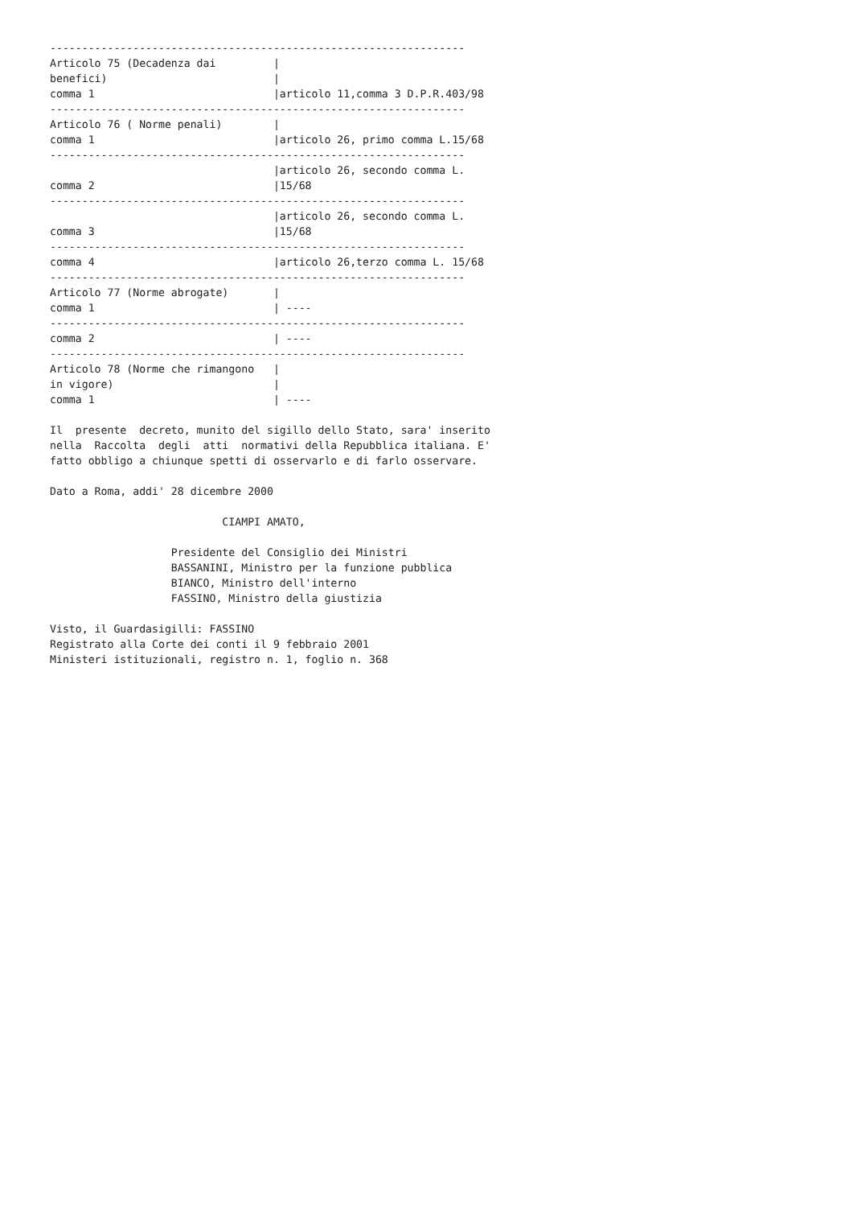-----------------------------------------------------------------
Articolo 75 (Decadenza dai         |
benefici)                          |
comma 1                            |articolo 11,comma 3 D.P.R.403/98
-----------------------------------------------------------------
Articolo 76 ( Norme penali)        |
comma 1                            |articolo 26, primo comma L.15/68
-----------------------------------------------------------------
                                   |articolo 26, secondo comma L.
comma 2                            |15/68
-----------------------------------------------------------------
                                   |articolo 26, secondo comma L.
comma 3                            |15/68
-----------------------------------------------------------------
comma 4                            |articolo 26,terzo comma L. 15/68
-----------------------------------------------------------------
Articolo 77 (Norme abrogate)       |
comma 1                            | ----
-----------------------------------------------------------------
comma 2                            | ----
-----------------------------------------------------------------
Articolo 78 (Norme che rimangono   |
in vigore)                         |
comma 1                            | ----

Il  presente  decreto, munito del sigillo dello Stato, sara' inserito
nella  Raccolta  degli  atti  normativi della Repubblica italiana. E'
fatto obbligo a chiunque spetti di osservarlo e di farlo osservare.

Dato a Roma, addi' 28 dicembre 2000

                           CIAMPI AMATO,

                   Presidente del Consiglio dei Ministri
                   BASSANINI, Ministro per la funzione pubblica
                   BIANCO, Ministro dell'interno
                   FASSINO, Ministro della giustizia

Visto, il Guardasigilli: FASSINO
Registrato alla Corte dei conti il 9 febbraio 2001
Ministeri istituzionali, registro n. 1, foglio n. 368